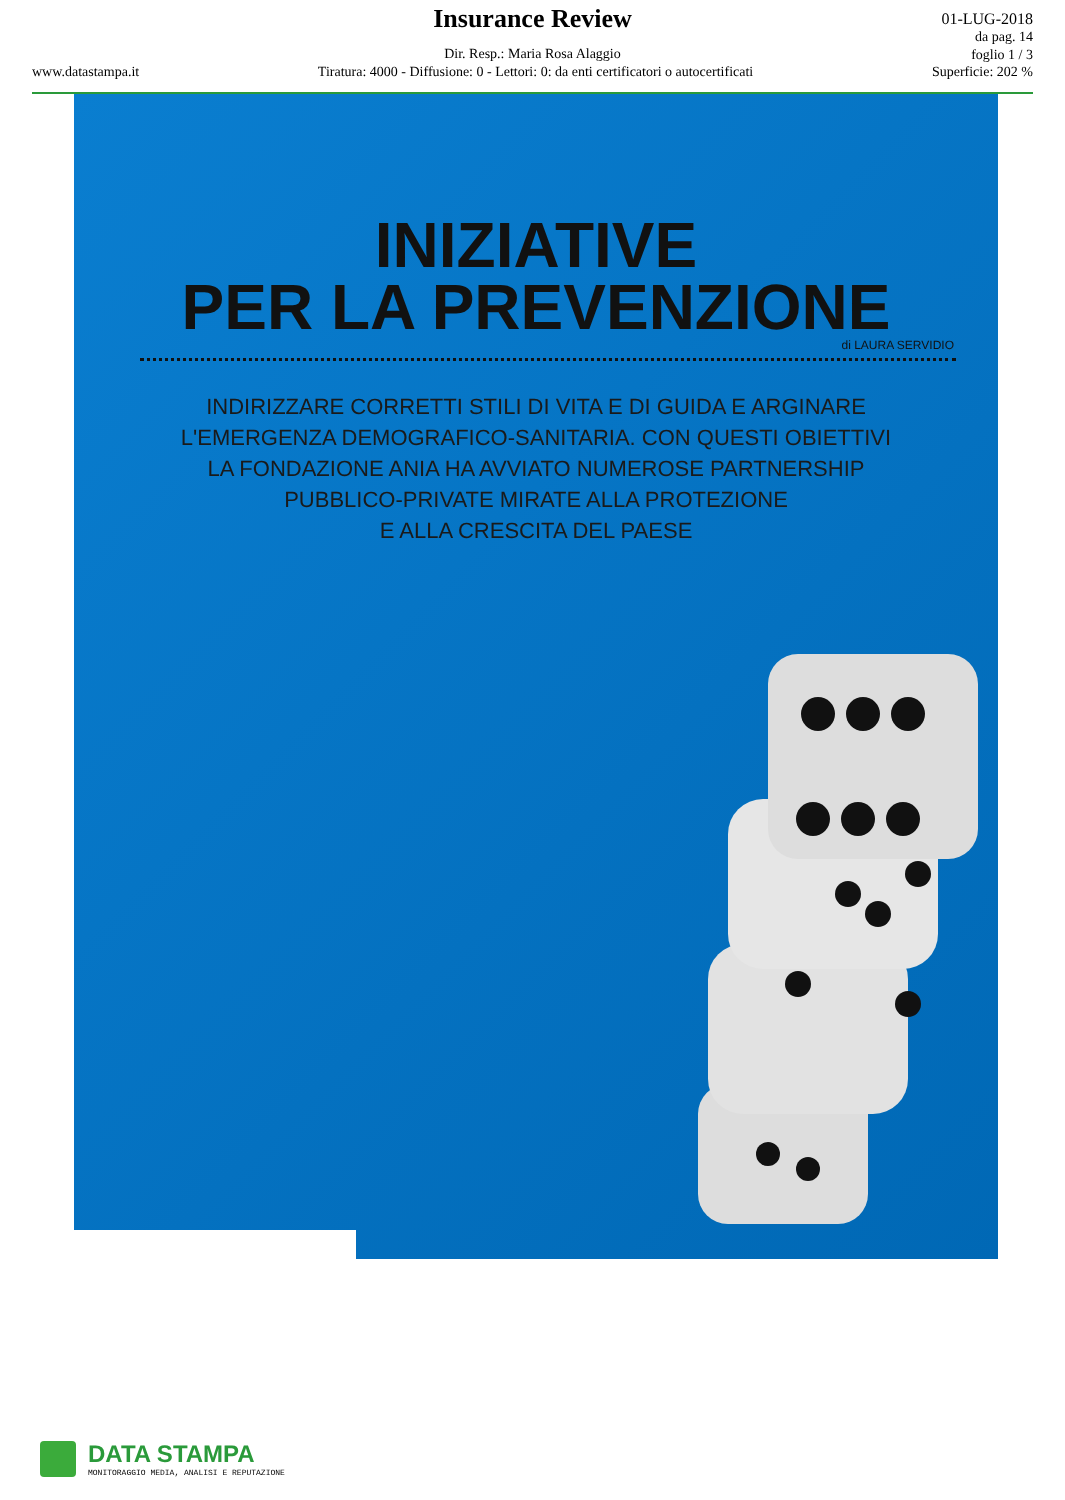Insurance Review
01-LUG-2018
da pag. 14
foglio 1 / 3
Dir. Resp.: Maria Rosa Alaggio
www.datastampa.it Tiratura: 4000 - Diffusione: 0 - Lettori: 0: da enti certificatori o autocertificati Superficie: 202 %
INIZIATIVE
PER LA PREVENZIONE
di LAURA SERVIDIO
INDIRIZZARE CORRETTI STILI DI VITA E DI GUIDA E ARGINARE
L'EMERGENZA DEMOGRAFICO-SANITARIA. CON QUESTI OBIETTIVI
LA FONDAZIONE ANIA HA AVVIATO NUMEROSE PARTNERSHIP
PUBBLICO-PRIVATE MIRATE ALLA PROTEZIONE
E ALLA CRESCITA DEL PAESE
DATA STAMPA
MONITORAGGIO MEDIA, ANALISI E REPUTAZIONE